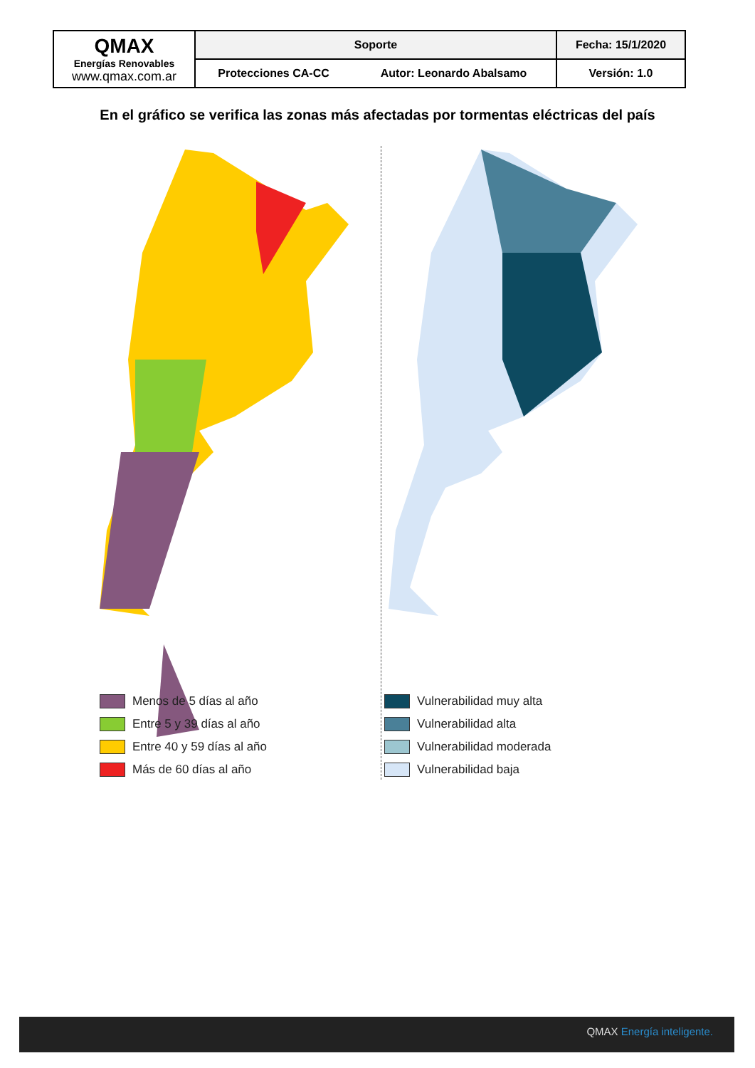| QMAX Energías Renovables www.qmax.com.ar | Soporte | | Fecha: 15/1/2020 |
| | Protecciones CA-CC | Autor: Leonardo Abalsamo | Versión: 1.0 |
En el gráfico se verifica las zonas más afectadas por tormentas eléctricas del país
Menos de 5 días al año
Entre 5 y 39 días al año
Entre 40 y 59 días al año
Más de 60 días al año
Vulnerabilidad muy alta
Vulnerabilidad alta
Vulnerabilidad moderada
Vulnerabilidad baja
QMAX Energía inteligente.